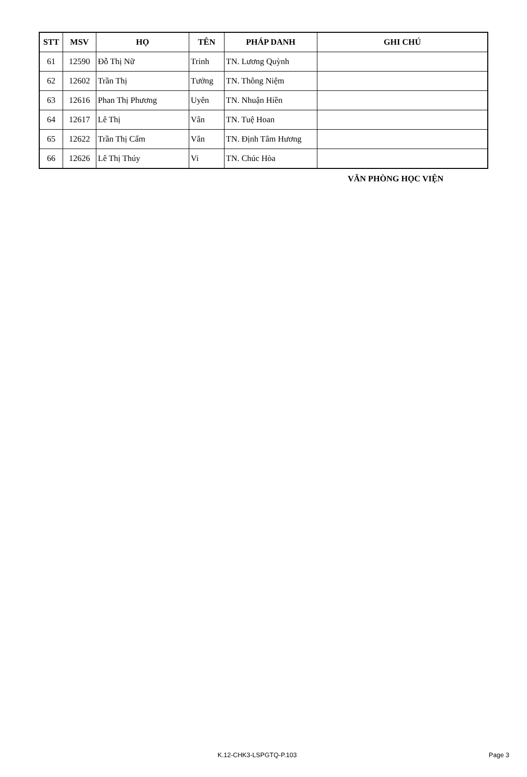| STT | MSV | HỌ | TÊN | PHÁP DANH | GHI CHÚ |
| --- | --- | --- | --- | --- | --- |
| 61 | 12590 | Đỗ Thị Nữ | Trinh | TN. Lương Quỳnh | |
| 62 | 12602 | Trần Thị | Tưởng | TN. Thông Niệm | |
| 63 | 12616 | Phan Thị Phương | Uyên | TN. Nhuận Hiền | |
| 64 | 12617 | Lê Thị | Vân | TN. Tuệ Hoan | |
| 65 | 12622 | Trần Thị Cẩm | Vân | TN. Định Tâm Hương | |
| 66 | 12626 | Lê Thị Thúy | Vi | TN. Chúc Hòa | |
VĂN PHÒNG HỌC VIỆN
K.12-CHK3-LSPGTQ-P.103 Page 3